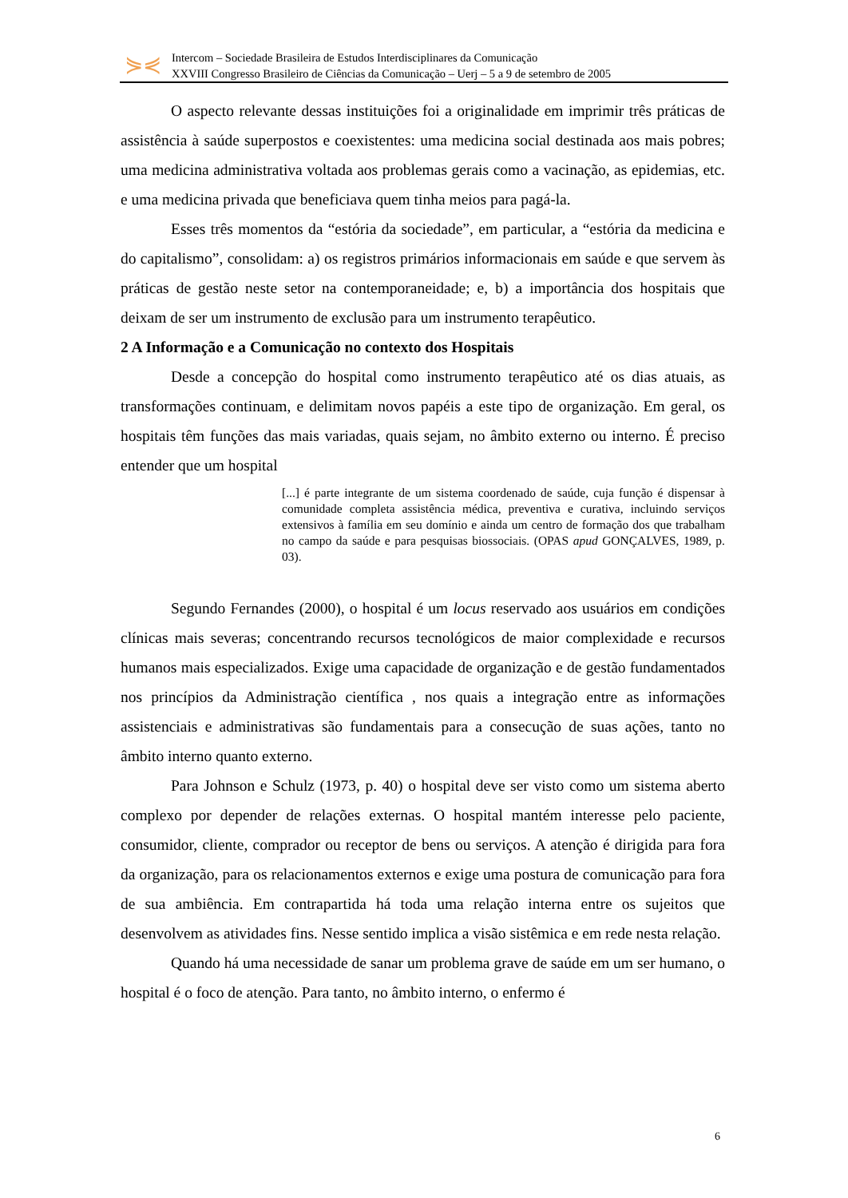⋟⋞
Intercom – Sociedade Brasileira de Estudos Interdisciplinares da Comunicação
XXVIII Congresso Brasileiro de Ciências da Comunicação – Uerj – 5 a 9 de setembro de 2005
O aspecto relevante dessas instituições foi a originalidade em imprimir três práticas de assistência à saúde superpostos e coexistentes: uma medicina social destinada aos mais pobres; uma medicina administrativa voltada aos problemas gerais como a vacinação, as epidemias, etc. e uma medicina privada que beneficiava quem tinha meios para pagá-la.
Esses três momentos da “estória da sociedade”, em particular, a “estória da medicina e do capitalismo”, consolidam: a) os registros primários informacionais em saúde e que servem às práticas de gestão neste setor na contemporaneidade; e, b) a importância dos hospitais que deixam de ser um instrumento de exclusão para um instrumento terapêutico.
2 A Informação e a Comunicação no contexto dos Hospitais
Desde a concepção do hospital como instrumento terapêutico até os dias atuais, as transformações continuam, e delimitam novos papéis a este tipo de organização. Em geral, os hospitais têm funções das mais variadas, quais sejam, no âmbito externo ou interno. É preciso entender que um hospital
[...] é parte integrante de um sistema coordenado de saúde, cuja função é dispensar à comunidade completa assistência médica, preventiva e curativa, incluindo serviços extensivos à família em seu domínio e ainda um centro de formação dos que trabalham no campo da saúde e para pesquisas biossociais. (OPAS apud GONÇALVES, 1989, p. 03).
Segundo Fernandes (2000), o hospital é um locus reservado aos usuários em condições clínicas mais severas; concentrando recursos tecnológicos de maior complexidade e recursos humanos mais especializados. Exige uma capacidade de organização e de gestão fundamentados nos princípios da Administração científica , nos quais a integração entre as informações assistenciais e administrativas são fundamentais para a consecução de suas ações, tanto no âmbito interno quanto externo.
Para Johnson e Schulz (1973, p. 40) o hospital deve ser visto como um sistema aberto complexo por depender de relações externas. O hospital mantém interesse pelo paciente, consumidor, cliente, comprador ou receptor de bens ou serviços. A atenção é dirigida para fora da organização, para os relacionamentos externos e exige uma postura de comunicação para fora de sua ambiência. Em contrapartida há toda uma relação interna entre os sujeitos que desenvolvem as atividades fins. Nesse sentido implica a visão sistêmica e em rede nesta relação.
Quando há uma necessidade de sanar um problema grave de saúde em um ser humano, o hospital é o foco de atenção. Para tanto, no âmbito interno, o enfermo é
6